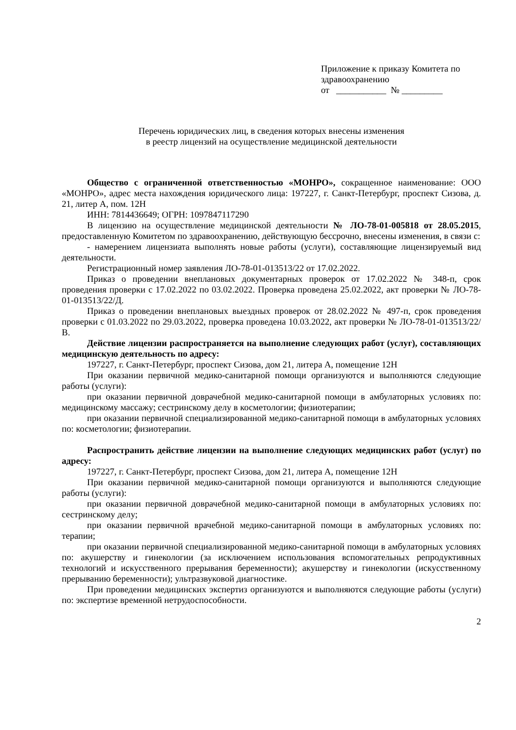Приложение к приказу Комитета по здравоохранению
от ___________ № _________
Перечень юридических лиц, в сведения которых внесены изменения
в реестр лицензий на осуществление медицинской деятельности
Общество с ограниченной ответственностью «МОНРО», сокращенное наименование: ООО «МОНРО», адрес места нахождения юридического лица: 197227, г. Санкт-Петербург, проспект Сизова, д. 21, литер А, пом. 12Н
ИНН: 7814436649; ОГРН: 1097847117290
В лицензию на осуществление медицинской деятельности № ЛО-78-01-005818 от 28.05.2015, предоставленную Комитетом по здравоохранению, действующую бессрочно, внесены изменения, в связи с:
- намерением лицензиата выполнять новые работы (услуги), составляющие лицензируемый вид деятельности.
Регистрационный номер заявления ЛО-78-01-013513/22 от 17.02.2022.
Приказ о проведении внеплановых документарных проверок от 17.02.2022 № 348-п, срок проведения проверки с 17.02.2022 по 03.02.2022. Проверка проведена 25.02.2022, акт проверки № ЛО-78-01-013513/22/Д.
Приказ о проведении внеплановых выездных проверок от 28.02.2022 № 497-п, срок проведения проверки с 01.03.2022 по 29.03.2022, проверка проведена 10.03.2022, акт проверки № ЛО-78-01-013513/22/В.
Действие лицензии распространяется на выполнение следующих работ (услуг), составляющих медицинскую деятельность по адресу:
197227, г. Санкт-Петербург, проспект Сизова, дом 21, литера А, помещение 12Н
При оказании первичной медико-санитарной помощи организуются и выполняются следующие работы (услуги):
при оказании первичной доврачебной медико-санитарной помощи в амбулаторных условиях по: медицинскому массажу; сестринскому делу в косметологии; физиотерапии;
при оказании первичной специализированной медико-санитарной помощи в амбулаторных условиях по: косметологии; физиотерапии.
Распространить действие лицензии на выполнение следующих медицинских работ (услуг) по адресу:
197227, г. Санкт-Петербург, проспект Сизова, дом 21, литера А, помещение 12Н
При оказании первичной медико-санитарной помощи организуются и выполняются следующие работы (услуги):
при оказании первичной доврачебной медико-санитарной помощи в амбулаторных условиях по: сестринскому делу;
при оказании первичной врачебной медико-санитарной помощи в амбулаторных условиях по: терапии;
при оказании первичной специализированной медико-санитарной помощи в амбулаторных условиях по: акушерству и гинекологии (за исключением использования вспомогательных репродуктивных технологий и искусственного прерывания беременности); акушерству и гинекологии (искусственному прерыванию беременности); ультразвуковой диагностике.
При проведении медицинских экспертиз организуются и выполняются следующие работы (услуги) по: экспертизе временной нетрудоспособности.
2